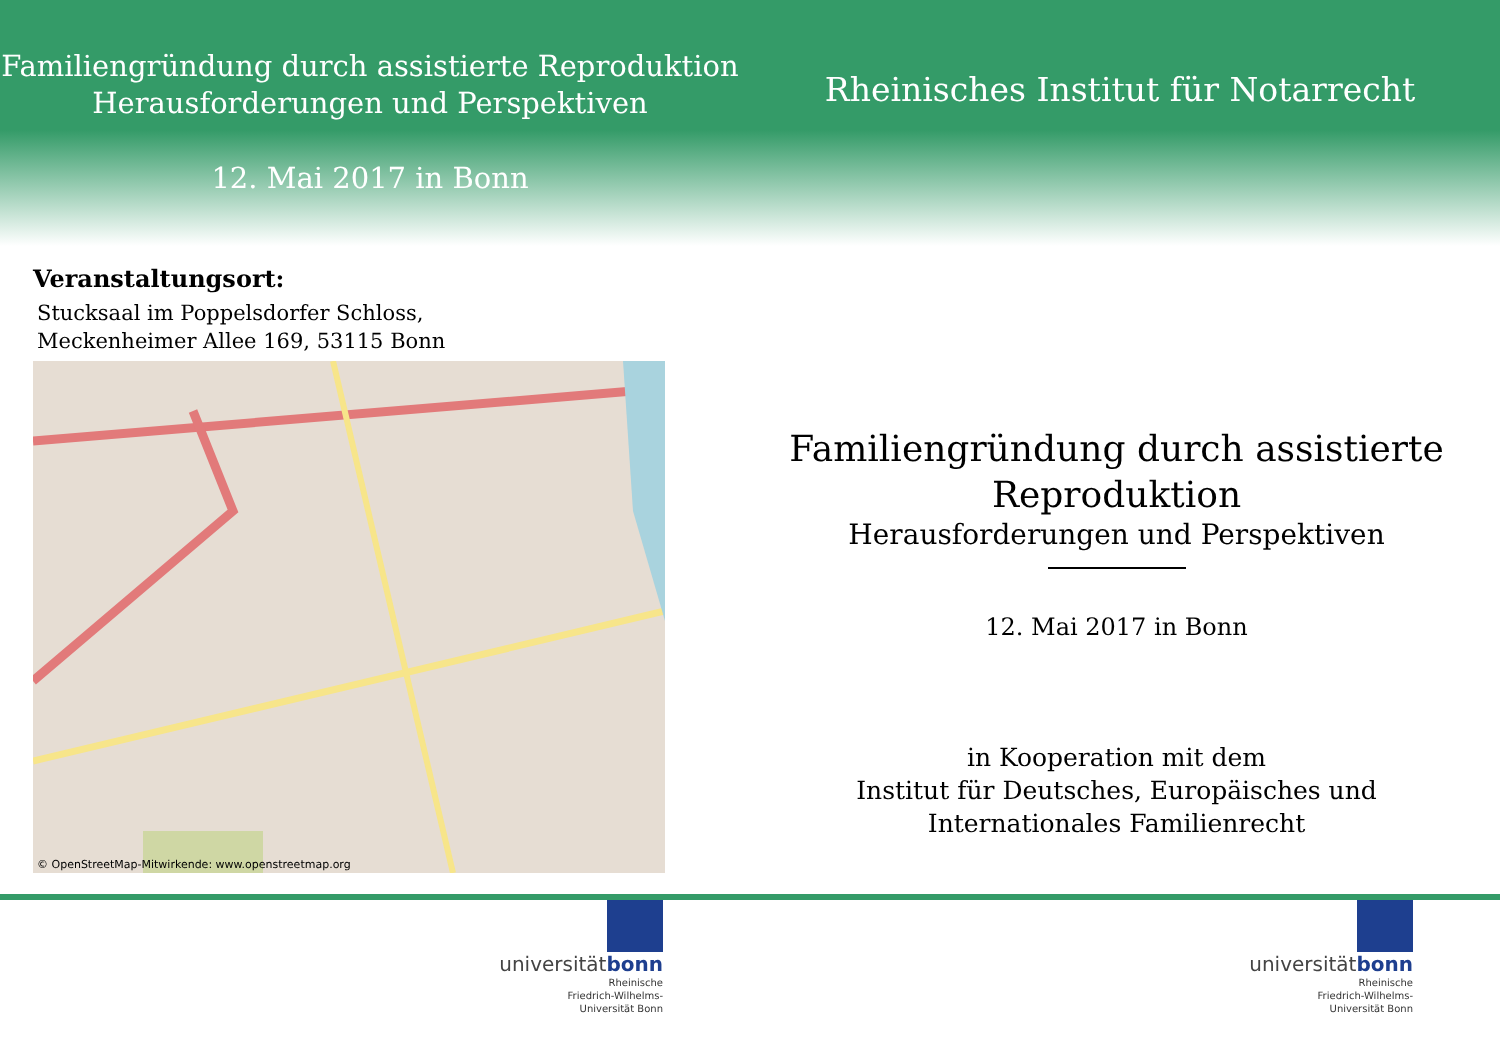Familiengründung durch assistierte Reproduktion
Herausforderungen und Perspektiven
12. Mai 2017 in Bonn
Rheinisches Institut für Notarrecht
Veranstaltungsort:
Stucksaal im Poppelsdorfer Schloss,
Meckenheimer Allee 169, 53115 Bonn
© OpenStreetMap-Mitwirkende: www.openstreetmap.org
Familiengründung durch assistierte
Reproduktion
Herausforderungen und Perspektiven
12. Mai 2017 in Bonn
in Kooperation mit dem
Institut für Deutsches, Europäisches und
Internationales Familienrecht
universitätbonn
Rheinische
Friedrich-Wilhelms-
Universität Bonn
universitätbonn
Rheinische
Friedrich-Wilhelms-
Universität Bonn